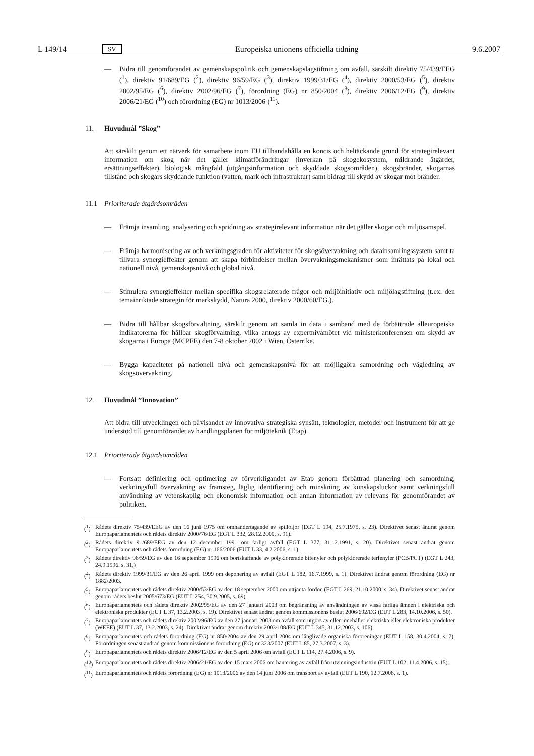L 149/14 SV Europeiska unionens officiella tidning 9.6.2007
— Bidra till genomförandet av gemenskapspolitik och gemenskapslagstiftning om avfall, särskilt direktiv 75/439/EEG (<sup>1</sup>), direktiv 91/689/EG (<sup>2</sup>), direktiv 96/59/EG (<sup>3</sup>), direktiv 1999/31/EG (<sup>4</sup>), direktiv 2000/53/EG (<sup>5</sup>), direktiv 2002/95/EG (<sup>6</sup>), direktiv 2002/96/EG (<sup>7</sup>), förordning (EG) nr 850/2004 (<sup>8</sup>), direktiv 2006/12/EG (<sup>9</sup>), direktiv 2006/21/EG (<sup>10</sup>) och förordning (EG) nr 1013/2006 (<sup>11</sup>).
11. Huvudmål ”Skog”
Att särskilt genom ett nätverk för samarbete inom EU tillhandahålla en koncis och heltäckande grund för strategirelevant information om skog när det gäller klimatförändringar (inverkan på skogekosystem, mildrande åtgärder, ersättningseffekter), biologisk mångfald (utgångsinformation och skyddade skogsområden), skogsbränder, skogarnas tillstånd och skogars skyddande funktion (vatten, mark och infrastruktur) samt bidrag till skydd av skogar mot bränder.
11.1 Prioriterade åtgärdsområden
— Främja insamling, analysering och spridning av strategirelevant information när det gäller skogar och miljösamspel.
— Främja harmonisering av och verkningsgraden för aktiviteter för skogsövervakning och datainsamlingssystem samt ta tillvara synergieffekter genom att skapa förbindelser mellan övervakningsmekanismer som inrättats på lokal och nationell nivå, gemenskapsnivå och global nivå.
— Stimulera synergieffekter mellan specifika skogsrelaterade frågor och miljöinitiativ och miljölagstiftning (t.ex. den temainriktade strategin för markskydd, Natura 2000, direktiv 2000/60/EG.).
— Bidra till hållbar skogsförvaltning, särskilt genom att samla in data i samband med de förbättrade alleuropeiska indikatorerna för hållbar skogförvaltning, vilka antogs av expertnivåmötet vid ministerkonferensen om skydd av skogarna i Europa (MCPFE) den 7-8 oktober 2002 i Wien, Österrike.
— Bygga kapaciteter på nationell nivå och gemenskapsnivå för att möjliggöra samordning och vägledning av skogsövervakning.
12. Huvudmål ”Innovation”
Att bidra till utvecklingen och påvisandet av innovativa strategiska synsätt, teknologier, metoder och instrument för att ge understöd till genomförandet av handlingsplanen för miljöteknik (Etap).
12.1 Prioriterade åtgärdsområden
— Fortsatt definiering och optimering av förverkligandet av Etap genom förbättrad planering och samordning, verkningsfull övervakning av framsteg, läglig identifiering och minskning av kunskapsluckor samt verkningsfull användning av vetenskaplig och ekonomisk information och annan information av relevans för genomförandet av politiken.
(<sup>1</sup>) Rådets direktiv 75/439/EEG av den 16 juni 1975 om omhändertagande av spilloljor (EGT L 194, 25.7.1975, s. 23). Direktivet senast ändrat genom Europaparlamentets och rådets direktiv 2000/76/EG (EGT L 332, 28.12.2000, s. 91).
(<sup>2</sup>) Rådets direktiv 91/689/EEG av den 12 december 1991 om farligt avfall (EGT L 377, 31.12.1991, s. 20). Direktivet senast ändrat genom Europaparlamentets och rådets förordning (EG) nr 166/2006 (EUT L 33, 4.2.2006, s. 1).
(<sup>3</sup>) Rådets direktiv 96/59/EG av den 16 september 1996 om bortskaffande av polyklorerade bifenyler och polyklorerade terfenyler (PCB/PCT) (EGT L 243, 24.9.1996, s. 31.)
(<sup>4</sup>) Rådets direktiv 1999/31/EG av den 26 april 1999 om deponering av avfall (EGT L 182, 16.7.1999, s. 1). Direktivet ändrat genom förordning (EG) nr 1882/2003.
(<sup>5</sup>) Europaparlamentets och rådets direktiv 2000/53/EG av den 18 september 2000 om uttjänta fordon (EGT L 269, 21.10.2000, s. 34). Direktivet senast ändrat genom rådets beslut 2005/673/EG (EUT L 254, 30.9.2005, s. 69).
(<sup>6</sup>) Europaparlamentets och rådets direktiv 2002/95/EG av den 27 januari 2003 om begränsning av användningen av vissa farliga ämnen i elektriska och elektroniska produkter (EUT L 37, 13.2.2003, s. 19). Direktivet senast ändrat genom kommissionens beslut 2006/692/EG (EUT L 283, 14.10.2006, s. 50).
(<sup>7</sup>) Europaparlamentets och rådets direktiv 2002/96/EG av den 27 januari 2003 om avfall som utgörs av eller innehåller elektriska eller elektroniska produkter (WEEE) (EUT L 37, 13.2.2003, s. 24). Direktivet ändrat genom direktiv 2003/108/EG (EUT L 345, 31.12.2003, s. 106).
(<sup>8</sup>) Europaparlamentets och rådets förordning (EG) nr 850/2004 av den 29 april 2004 om långlivade organiska föroreningar (EUT L 158, 30.4.2004, s. 7). Förordningen senast ändrad genom kommissionens förordning (EG) nr 323/2007 (EUT L 85, 27.3.2007, s. 3).
(<sup>9</sup>) Europaparlamentets och rådets direktiv 2006/12/EG av den 5 april 2006 om avfall (EUT L 114, 27.4.2006, s. 9).
(<sup>10</sup>) Europaparlamentets och rådets direktiv 2006/21/EG av den 15 mars 2006 om hantering av avfall från utvinningsindustrin (EUT L 102, 11.4.2006, s. 15).
(<sup>11</sup>) Europaparlamentets och rådets förordning (EG) nr 1013/2006 av den 14 juni 2006 om transport av avfall (EUT L 190, 12.7.2006, s. 1).